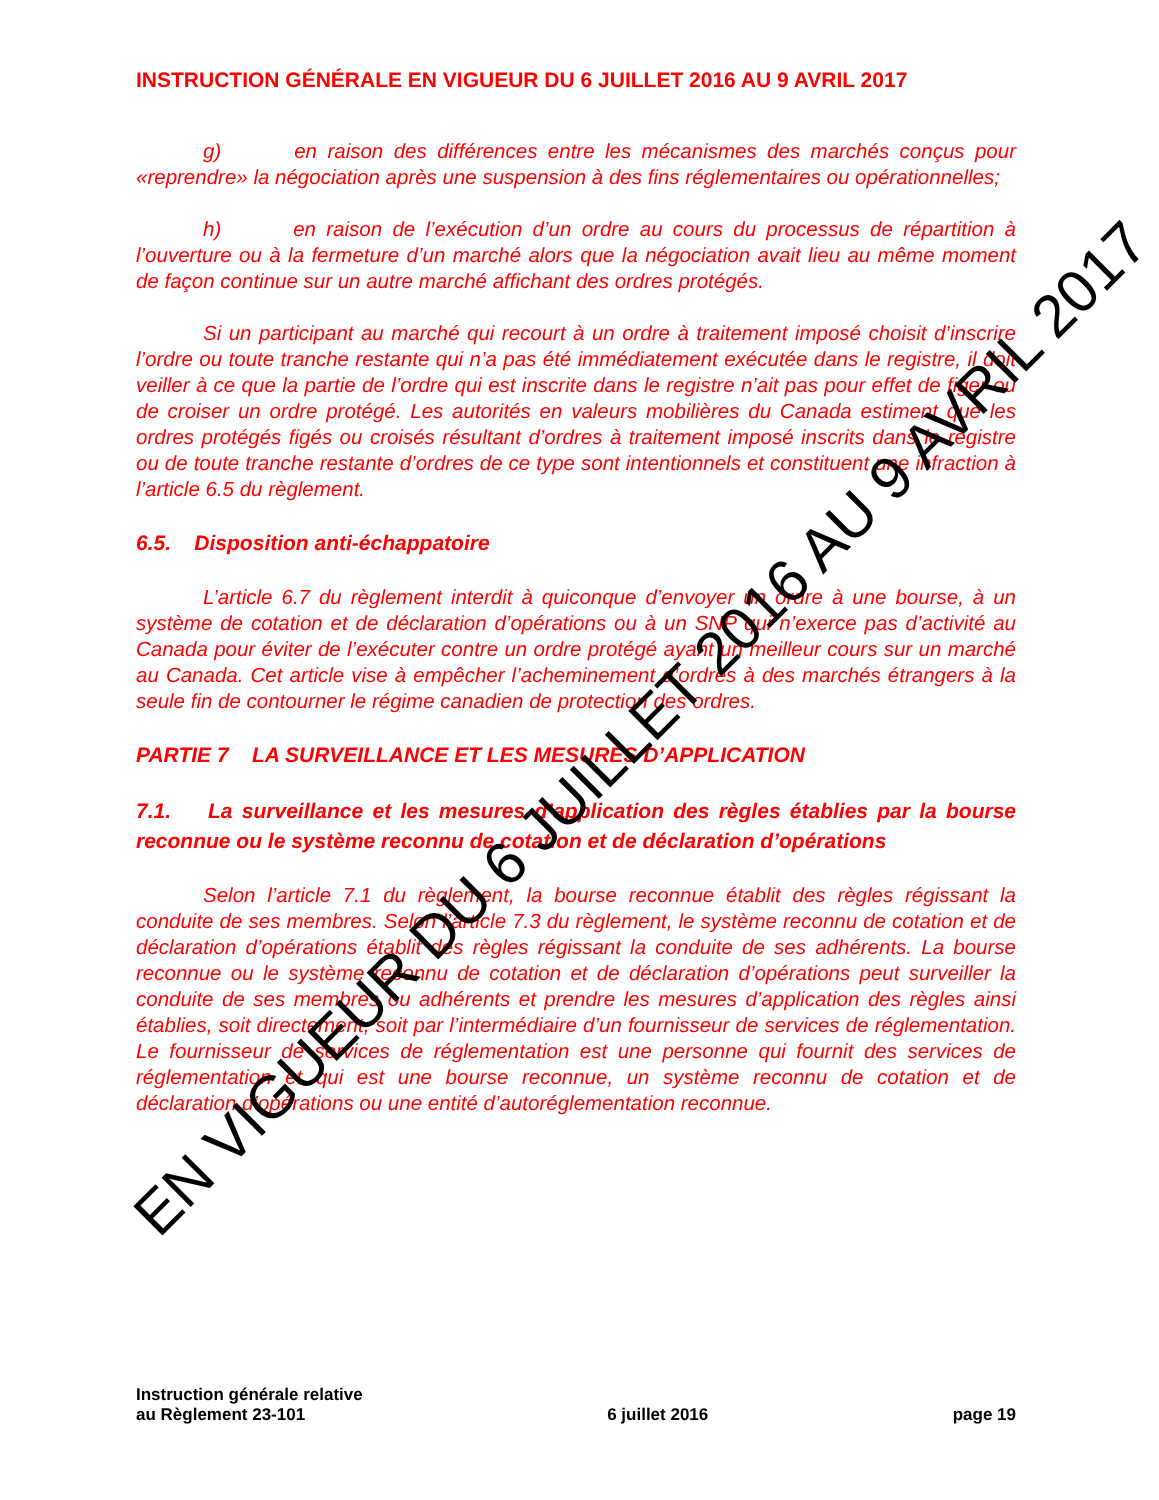INSTRUCTION GÉNÉRALE EN VIGUEUR DU 6 JUILLET 2016 AU 9 AVRIL 2017
g) en raison des différences entre les mécanismes des marchés conçus pour «reprendre» la négociation après une suspension à des fins réglementaires ou opérationnelles;
h) en raison de l’exécution d’un ordre au cours du processus de répartition à l’ouverture ou à la fermeture d’un marché alors que la négociation avait lieu au même moment de façon continue sur un autre marché affichant des ordres protégés.
Si un participant au marché qui recourt à un ordre à traitement imposé choisit d’inscrire l’ordre ou toute tranche restante qui n’a pas été immédiatement exécutée dans le registre, il doit veiller à ce que la partie de l’ordre qui est inscrite dans le registre n’ait pas pour effet de figer ou de croiser un ordre protégé. Les autorités en valeurs mobilières du Canada estiment que les ordres protégés figés ou croisés résultant d’ordres à traitement imposé inscrits dans le registre ou de toute tranche restante d’ordres de ce type sont intentionnels et constituent une infraction à l’article 6.5 du règlement.
6.5. Disposition anti-échappatoire
L’article 6.7 du règlement interdit à quiconque d’envoyer un ordre à une bourse, à un système de cotation et de déclaration d’opérations ou à un SNP qui n’exerce pas d’activité au Canada pour éviter de l’exécuter contre un ordre protégé ayant un meilleur cours sur un marché au Canada. Cet article vise à empêcher l’acheminement d’ordres à des marchés étrangers à la seule fin de contourner le régime canadien de protection des ordres.
PARTIE 7 LA SURVEILLANCE ET LES MESURES D’APPLICATION
7.1. La surveillance et les mesures d’application des règles établies par la bourse reconnue ou le système reconnu de cotation et de déclaration d’opérations
Selon l’article 7.1 du règlement, la bourse reconnue établit des règles régissant la conduite de ses membres. Selon l’article 7.3 du règlement, le système reconnu de cotation et de déclaration d’opérations établit des règles régissant la conduite de ses adhérents. La bourse reconnue ou le système reconnu de cotation et de déclaration d’opérations peut surveiller la conduite de ses membres ou adhérents et prendre les mesures d’application des règles ainsi établies, soit directement, soit par l’intermédiaire d’un fournisseur de services de réglementation. Le fournisseur de services de réglementation est une personne qui fournit des services de réglementation et qui est une bourse reconnue, un système reconnu de cotation et de déclaration d’opérations ou une entité d’autoréglementation reconnue.
Instruction générale relative
au Règlement 23-101
6 juillet 2016
page 19
EN VIGUEUR DU 6 JUILLET 2016 AU 9 AVRIL 2017